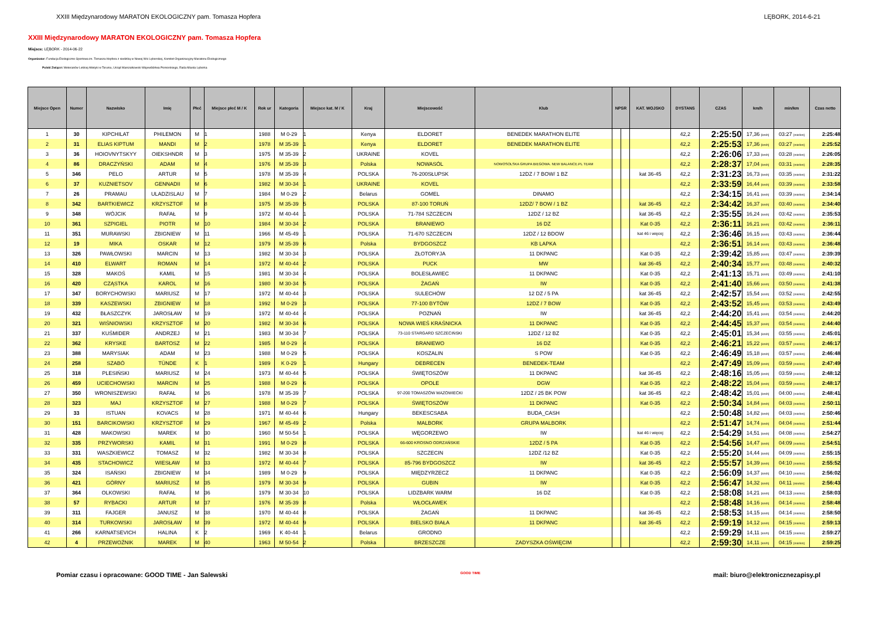XXIII Międzynarodowy MARATON EKOLOGICZNY pam. Tomasza Hopfera LĘBORK, 2014-6-21
XXIII Międzynarodowy MARATON EKOLOGICZNY pam. Tomasza Hopfera
Miejsce: LĘBORK - 2014-06-22
Organizator: Fundacja Ekologiczno-Sportowa im. Tomasza Hopfera z siedzibą w Nowej Wsi Lęborskiej, Komitet Organizacyjny Maratonu Ekologicznego
Polski Związek Weteranów Lekkiej Atletyki w Toruniu, Urząd Marszałkowski Województwa Pomorskiego, Rada Miasta Lęborka
| Miejsce Open | Numer | Nazwisko | Imię | Płeć | Miejsce płeć M / K | Rok ur | Kategoria | Miejsce kat. M / K | Kraj | Miejscowość | Klub | NPSR | | KAT. WOJSKO | DYSTANS | CZAS | km/h | min/km | Czas netto |
| --- | --- | --- | --- | --- | --- | --- | --- | --- | --- | --- | --- | --- | --- | --- | --- | --- | --- | --- | --- |
| 1 | 30 | KIPCHILAT | PHILEMON | M | 1 | 1988 | M 0-29 | 1 | Kenya | ELDORET | BENEDEK MARATHON ELITE | | | | 42,2 | 2:25:50 | 17,36 [km/h] | 03:27 [min/km] | 2:25:48 |
| 2 | 31 | ELIAS KIPTUM | MANDI | M | 2 | 1978 | M 35-39 | 1 | Kenya | ELDORET | BENEDEK MARATHON ELITE | | | | 42,2 | 2:25:53 | 17,36 [km/h] | 03:27 [min/km] | 2:25:52 |
| 3 | 36 | HOIOVNYTSKYY | OIEKSHNDR | M | 3 | 1975 | M 35-39 | 2 | UKRAINE | KOVEL | | | | | 42,2 | 2:26:06 | 17,33 [km/h] | 03:28 [min/km] | 2:26:05 |
| 4 | 86 | DRACZYŃSKI | ADAM | M | 4 | 1976 | M 35-39 | 3 | Polska | NOWASÓL | NOWOSOLSKA GRUPA BIEGOWA. NEW BALANCE.PL TEAM | | | | 42,2 | 2:28:37 | 17,04 [km/h] | 03:31 [min/km] | 2:28:35 |
| 5 | 346 | PELO | ARTUR | M | 5 | 1978 | M 35-39 | 4 | POLSKA | 76-200SŁUPSK | 12DZ / 7 BOW/ 1 BZ | | | kat 36-45 | 42,2 | 2:31:23 | 16,73 [km/h] | 03:35 [min/km] | 2:31:22 |
| 6 | 37 | KUZNIETSOV | GENNADII | M | 6 | 1982 | M 30-34 | 1 | UKRAINE | KOVEL | | | | | 42,2 | 2:33:59 | 16,44 [km/h] | 03:39 [min/km] | 2:33:58 |
| 7 | 26 | PRAMAU | ULADZISLAU | M | 7 | 1984 | M 0-29 | 2 | Belarus | GOMEL | DINAMO | | | | 42,2 | 2:34:15 | 16,41 [km/h] | 03:39 [min/km] | 2:34:14 |
| 8 | 342 | BARTKIEWICZ | KRZYSZTOF | M | 8 | 1975 | M 35-39 | 5 | POLSKA | 87-100 TORUŃ | 12DZ/ 7 BOW / 1 BZ | | | kat 36-45 | 42,2 | 2:34:42 | 16,37 [km/h] | 03:40 [min/km] | 2:34:40 |
| 9 | 348 | WÓJCIK | RAFAŁ | M | 9 | 1972 | M 40-44 | 1 | POLSKA | 71-784 SZCZECIN | 12DZ / 12 BZ | | | kat 36-45 | 42,2 | 2:35:55 | 16,24 [km/h] | 03:42 [min/km] | 2:35:53 |
| 10 | 361 | SZPIGIEL | PIOTR | M | 10 | 1984 | M 30-34 | 2 | POLSKA | BRANIEWO | 16 DZ | | | Kat 0-35 | 42,2 | 2:36:11 | 16,21 [km/h] | 03:42 [min/km] | 2:36:11 |
| 11 | 351 | MURAWSKI | ZBIGNIEW | M | 11 | 1966 | M 45-49 | 1 | POLSKA | 71-670 SZCZECIN | 12DZ / 12 BDOW | | | kat 46 i więcej | 42,2 | 2:36:46 | 16,15 [km/h] | 03:43 [min/km] | 2:36:44 |
| 12 | 19 | MIKA | OSKAR | M | 12 | 1979 | M 35-39 | 6 | Polska | BYDGOSZCZ | KB LAPKA | | | | 42,2 | 2:36:51 | 16,14 [km/h] | 03:43 [min/km] | 2:36:48 |
| 13 | 326 | PAWŁOWSKI | MARCIN | M | 13 | 1982 | M 30-34 | 3 | POLSKA | ZŁOTORYJA | 11 DKPANC | | | Kat 0-35 | 42,2 | 2:39:42 | 15,85 [km/h] | 03:47 [min/km] | 2:39:39 |
| 14 | 410 | ELWART | ROMAN | M | 14 | 1972 | M 40-44 | 2 | POLSKA | PUCK | MW | | | kat 36-45 | 42,2 | 2:40:34 | 15,77 [km/h] | 03:48 [min/km] | 2:40:32 |
| 15 | 328 | MAKOŚ | KAMIL | M | 15 | 1981 | M 30-34 | 4 | POLSKA | BOLESŁAWIEC | 11 DKPANC | | | Kat 0-35 | 42,2 | 2:41:13 | 15,71 [km/h] | 03:49 [min/km] | 2:41:10 |
| 16 | 420 | CZĄSTKA | KAROL | M | 16 | 1980 | M 30-34 | 5 | POLSKA | ŻAGAŃ | IW | | | Kat 0-35 | 42,2 | 2:41:40 | 15,66 [km/h] | 03:50 [min/km] | 2:41:38 |
| 17 | 347 | BORYCHOWSKI | MARIUSZ | M | 17 | 1972 | M 40-44 | 3 | POLSKA | SULECHÓW | 12 DZ / 5 PA | | | kat 36-45 | 42,2 | 2:42:57 | 15,54 [km/h] | 03:52 [min/km] | 2:42:55 |
| 18 | 339 | KASZEWSKI | ZBIGNIEW | M | 18 | 1992 | M 0-29 | 3 | POLSKA | 77-100 BYTÓW | 12DZ / 7 BOW | | | Kat 0-35 | 42,2 | 2:43:52 | 15,45 [km/h] | 03:53 [min/km] | 2:43:49 |
| 19 | 432 | BŁASZCZYK | JAROSŁAW | M | 19 | 1972 | M 40-44 | 4 | POLSKA | POZNAŃ | IW | | | kat 36-45 | 42,2 | 2:44:20 | 15,41 [km/h] | 03:54 [min/km] | 2:44:20 |
| 20 | 321 | WIŚNIOWSKI | KRZYSZTOF | M | 20 | 1982 | M 30-34 | 6 | POLSKA | NOWA WIEŚ KRAŚNICKA | 11 DKPANC | | | Kat 0-35 | 42,2 | 2:44:45 | 15,37 [km/h] | 03:54 [min/km] | 2:44:40 |
| 21 | 337 | KUŚMIDER | ANDRZEJ | M | 21 | 1983 | M 30-34 | 7 | POLSKA | 73-110 STARGARD SZCZECIŃSKI | 12DZ / 12 BZ | | | Kat 0-35 | 42,2 | 2:45:01 | 15,34 [km/h] | 03:55 [min/km] | 2:45:01 |
| 22 | 362 | KRYSKE | BARTOSZ | M | 22 | 1985 | M 0-29 | 4 | POLSKA | BRANIEWO | 16 DZ | | | Kat 0-35 | 42,2 | 2:46:21 | 15,22 [km/h] | 03:57 [min/km] | 2:46:17 |
| 23 | 388 | MARYSIAK | ADAM | M | 23 | 1988 | M 0-29 | 5 | POLSKA | KOSZALIN | S POW | | | Kat 0-35 | 42,2 | 2:46:49 | 15,18 [km/h] | 03:57 [min/km] | 2:46:48 |
| 24 | 258 | SZABÓ | TÜNDE | K | 1 | 1989 | K 0-29 | 1 | Hungary | DEBRECEN | BENEDEK-TEAM | | | | 42,2 | 2:47:49 | 15,09 [km/h] | 03:59 [min/km] | 2:47:49 |
| 25 | 318 | PLESIŃSKI | MARIUSZ | M | 24 | 1973 | M 40-44 | 5 | POLSKA | ŚWIĘTOSZÓW | 11 DKPANC | | | kat 36-45 | 42,2 | 2:48:16 | 15,05 [km/h] | 03:59 [min/km] | 2:48:12 |
| 26 | 459 | UCIECHOWSKI | MARCIN | M | 25 | 1988 | M 0-29 | 6 | POLSKA | OPOLE | DGW | | | Kat 0-35 | 42,2 | 2:48:22 | 15,04 [km/h] | 03:59 [min/km] | 2:48:17 |
| 27 | 350 | WRONISZEWSKI | RAFAŁ | M | 26 | 1978 | M 35-39 | 7 | POLSKA | 97-200 TOMASZÓW MAZOWIECKI | 12DZ / 25 BK POW | | | kat 36-45 | 42,2 | 2:48:42 | 15,01 [km/h] | 04:00 [min/km] | 2:48:41 |
| 28 | 323 | MAJ | KRZYSZTOF | M | 27 | 1988 | M 0-29 | 7 | POLSKA | ŚWIĘTOSZÓW | 11 DKPANC | | | Kat 0-35 | 42,2 | 2:50:34 | 14,84 [km/h] | 04:03 [min/km] | 2:50:11 |
| 29 | 33 | ISTUAN | KOVACS | M | 28 | 1971 | M 40-44 | 6 | Hungary | BEKESCSABA | BUDA_CASH | | | | 42,2 | 2:50:48 | 14,82 [km/h] | 04:03 [min/km] | 2:50:46 |
| 30 | 151 | BARCIKOWSKI | KRZYSZTOF | M | 29 | 1967 | M 45-49 | 2 | Polska | MALBORK | GRUPA MALBORK | | | | 42,2 | 2:51:47 | 14,74 [km/h] | 04:04 [min/km] | 2:51:44 |
| 31 | 428 | MAKOWSKI | MAREK | M | 30 | 1960 | M 50-54 | 1 | POLSKA | WĘGORZEWO | IW | | | kat 46 i więcej | 42,2 | 2:54:29 | 14,51 [km/h] | 04:08 [min/km] | 2:54:27 |
| 32 | 335 | PRZYWORSKI | KAMIL | M | 31 | 1991 | M 0-29 | 8 | POLSKA | 66-600 KROSNO ODRZAŃSKIE | 12DZ / 5 PA | | | Kat 0-35 | 42,2 | 2:54:56 | 14,47 [km/h] | 04:09 [min/km] | 2:54:51 |
| 33 | 331 | WASZKIEWICZ | TOMASZ | M | 32 | 1982 | M 30-34 | 8 | POLSKA | SZCZECIN | 12DZ /12 BZ | | | Kat 0-35 | 42,2 | 2:55:20 | 14,44 [km/h] | 04:09 [min/km] | 2:55:15 |
| 34 | 435 | STACHOWICZ | WIESŁAW | M | 33 | 1972 | M 40-44 | 7 | POLSKA | 85-796 BYDGOSZCZ | IW | | | kat 36-45 | 42,2 | 2:55:57 | 14,39 [km/h] | 04:10 [min/km] | 2:55:52 |
| 35 | 324 | ISAŃSKI | ZBIGNIEW | M | 34 | 1989 | M 0-29 | 9 | POLSKA | MIĘDZYRZECZ | 11 DKPANC | | | Kat 0-35 | 42,2 | 2:56:09 | 14,37 [km/h] | 04:10 [min/km] | 2:56:02 |
| 36 | 421 | GÓRNY | MARIUSZ | M | 35 | 1979 | M 30-34 | 9 | POLSKA | GUBIN | IW | | | Kat 0-35 | 42,2 | 2:56:47 | 14,32 [km/h] | 04:11 [min/km] | 2:56:43 |
| 37 | 364 | OLKOWSKI | RAFAŁ | M | 36 | 1979 | M 30-34 | 10 | POLSKA | LIDZBARK WARM | 16 DZ | | | Kat 0-35 | 42,2 | 2:58:08 | 14,21 [km/h] | 04:13 [min/km] | 2:58:03 |
| 38 | 57 | RYBACKI | ARTUR | M | 37 | 1976 | M 35-39 | 8 | Polska | WŁOCŁAWEK | | | | | 42,2 | 2:58:48 | 14,16 [km/h] | 04:14 [min/km] | 2:58:48 |
| 39 | 311 | FAJGER | JANUSZ | M | 38 | 1970 | M 40-44 | 8 | POLSKA | ŻAGAŃ | 11 DKPANC | | | kat 36-45 | 42,2 | 2:58:53 | 14,15 [km/h] | 04:14 [min/km] | 2:58:50 |
| 40 | 314 | TURKOWSKI | JAROSŁAW | M | 39 | 1972 | M 40-44 | 9 | POLSKA | BIELSKO BIAŁA | 11 DKPANC | | | kat 36-45 | 42,2 | 2:59:19 | 14,12 [km/h] | 04:15 [min/km] | 2:59:13 |
| 41 | 266 | KARNATSEVICH | HALINA | K | 2 | 1969 | K 40-44 | 1 | Belarus | GRODNO | | | | | 42,2 | 2:59:29 | 14,11 [km/h] | 04:15 [min/km] | 2:59:27 |
| 42 | 4 | PRZEWOŹNIK | MAREK | M | 40 | 1963 | M 50-54 | 2 | Polska | BRZESZCZE | ZADYSZKA OŚWIĘCIM | | | | 42,2 | 2:59:30 | 14,11 [km/h] | 04:15 [min/km] | 2:59:25 |
Pomiar czasu i opracowane: GOOD TIME - Jan Salewski GOOD TIME mail: biuro@elektronicznezapisy.pl